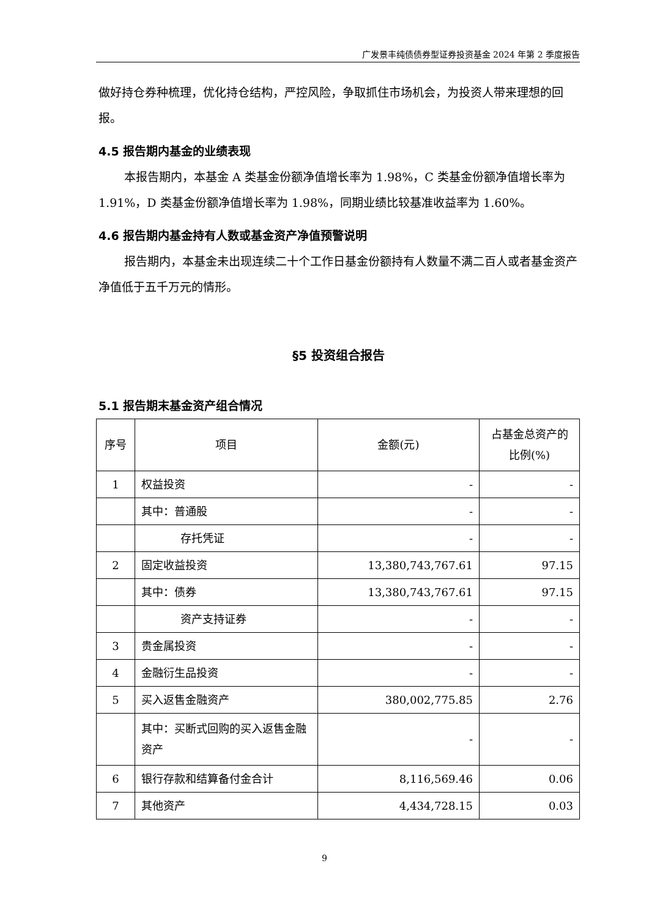广发景丰纯债债券型证券投资基金 2024 年第 2 季度报告
做好持仓券种梳理，优化持仓结构，严控风险，争取抓住市场机会，为投资人带来理想的回报。
4.5 报告期内基金的业绩表现
本报告期内，本基金 A 类基金份额净值增长率为 1.98%，C 类基金份额净值增长率为 1.91%，D 类基金份额净值增长率为 1.98%，同期业绩比较基准收益率为 1.60%。
4.6 报告期内基金持有人数或基金资产净值预警说明
报告期内，本基金未出现连续二十个工作日基金份额持有人数量不满二百人或者基金资产净值低于五千万元的情形。
§5 投资组合报告
5.1 报告期末基金资产组合情况
| 序号 | 项目 | 金额(元) | 占基金总资产的比例(%) |
| --- | --- | --- | --- |
| 1 | 权益投资 | - | - |
| | 其中：普通股 | - | - |
| | 存托凭证 | - | - |
| 2 | 固定收益投资 | 13,380,743,767.61 | 97.15 |
| | 其中：债券 | 13,380,743,767.61 | 97.15 |
| | 资产支持证券 | - | - |
| 3 | 贵金属投资 | - | - |
| 4 | 金融衍生品投资 | - | - |
| 5 | 买入返售金融资产 | 380,002,775.85 | 2.76 |
| | 其中：买断式回购的买入返售金融资产 | - | - |
| 6 | 银行存款和结算备付金合计 | 8,116,569.46 | 0.06 |
| 7 | 其他资产 | 4,434,728.15 | 0.03 |
9